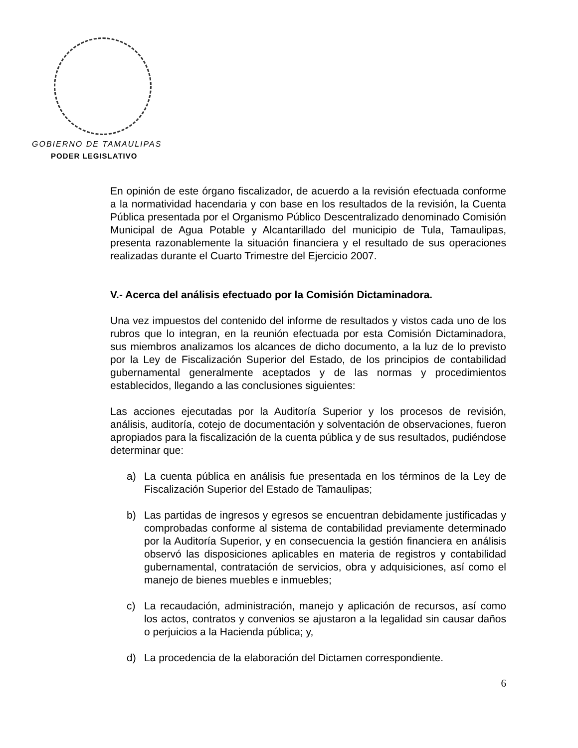GOBIERNO DE TAMAULIPAS
PODER LEGISLATIVO
En opinión de este órgano fiscalizador, de acuerdo a la revisión efectuada conforme a la normatividad hacendaria y con base en los resultados de la revisión, la Cuenta Pública presentada por el Organismo Público Descentralizado denominado Comisión Municipal de Agua Potable y Alcantarillado del municipio de Tula, Tamaulipas, presenta razonablemente la situación financiera y el resultado de sus operaciones realizadas durante el Cuarto Trimestre del Ejercicio 2007.
V.- Acerca del análisis efectuado por la Comisión Dictaminadora.
Una vez impuestos del contenido del informe de resultados y vistos cada uno de los rubros que lo integran, en la reunión efectuada por esta Comisión Dictaminadora, sus miembros analizamos los alcances de dicho documento, a la luz de lo previsto por la Ley de Fiscalización Superior del Estado, de los principios de contabilidad gubernamental generalmente aceptados y de las normas y procedimientos establecidos, llegando a las conclusiones siguientes:
Las acciones ejecutadas por la Auditoría Superior y los procesos de revisión, análisis, auditoría, cotejo de documentación y solventación de observaciones, fueron apropiados para la fiscalización de la cuenta pública y de sus resultados, pudiéndose determinar que:
a) La cuenta pública en análisis fue presentada en los términos de la Ley de Fiscalización Superior del Estado de Tamaulipas;
b) Las partidas de ingresos y egresos se encuentran debidamente justificadas y comprobadas conforme al sistema de contabilidad previamente determinado por la Auditoría Superior, y en consecuencia la gestión financiera en análisis observó las disposiciones aplicables en materia de registros y contabilidad gubernamental, contratación de servicios, obra y adquisiciones, así como el manejo de bienes muebles e inmuebles;
c) La recaudación, administración, manejo y aplicación de recursos, así como los actos, contratos y convenios se ajustaron a la legalidad sin causar daños o perjuicios a la Hacienda pública; y,
d) La procedencia de la elaboración del Dictamen correspondiente.
6